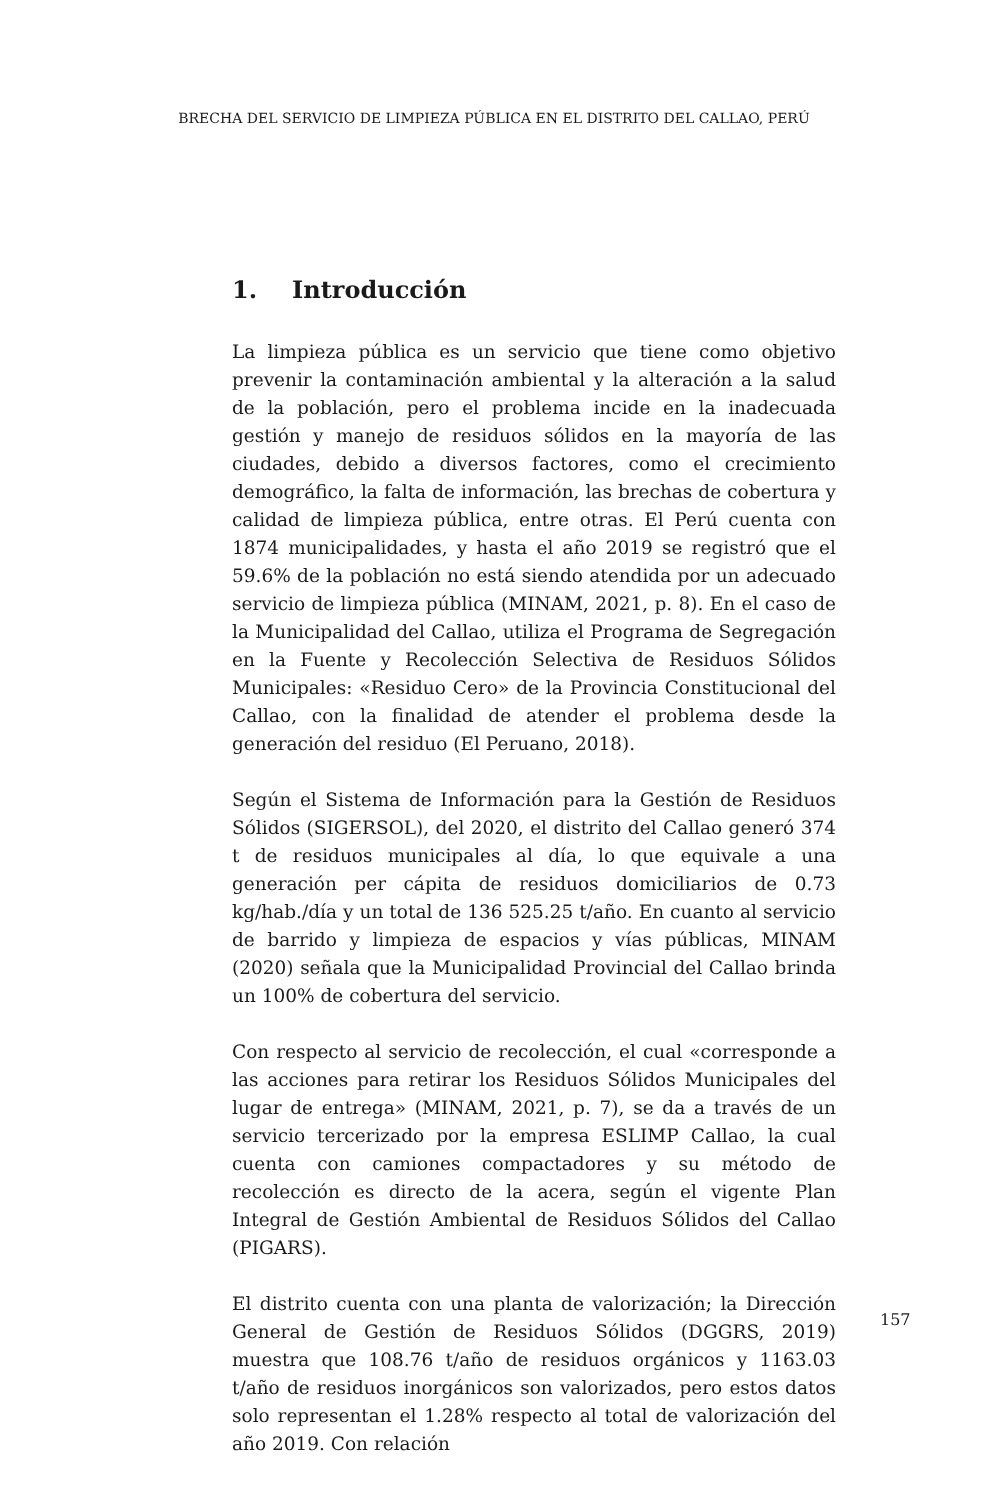BRECHA DEL SERVICIO DE LIMPIEZA PÚBLICA EN EL DISTRITO DEL CALLAO, PERÚ
1. Introducción
La limpieza pública es un servicio que tiene como objetivo prevenir la contaminación ambiental y la alteración a la salud de la población, pero el problema incide en la inadecuada gestión y manejo de residuos sólidos en la mayoría de las ciudades, debido a diversos factores, como el crecimiento demográfico, la falta de información, las brechas de cobertura y calidad de limpieza pública, entre otras. El Perú cuenta con 1874 municipalidades, y hasta el año 2019 se registró que el 59.6% de la población no está siendo atendida por un adecuado servicio de limpieza pública (MINAM, 2021, p. 8). En el caso de la Municipalidad del Callao, utiliza el Programa de Segregación en la Fuente y Recolección Selectiva de Residuos Sólidos Municipales: «Residuo Cero» de la Provincia Constitucional del Callao, con la finalidad de atender el problema desde la generación del residuo (El Peruano, 2018).
Según el Sistema de Información para la Gestión de Residuos Sólidos (SIGERSOL), del 2020, el distrito del Callao generó 374 t de residuos municipales al día, lo que equivale a una generación per cápita de residuos domiciliarios de 0.73 kg/hab./día y un total de 136 525.25 t/año. En cuanto al servicio de barrido y limpieza de espacios y vías públicas, MINAM (2020) señala que la Municipalidad Provincial del Callao brinda un 100% de cobertura del servicio.
Con respecto al servicio de recolección, el cual «corresponde a las acciones para retirar los Residuos Sólidos Municipales del lugar de entrega» (MINAM, 2021, p. 7), se da a través de un servicio tercerizado por la empresa ESLIMP Callao, la cual cuenta con camiones compactadores y su método de recolección es directo de la acera, según el vigente Plan Integral de Gestión Ambiental de Residuos Sólidos del Callao (PIGARS).
El distrito cuenta con una planta de valorización; la Dirección General de Gestión de Residuos Sólidos (DGGRS, 2019) muestra que 108.76 t/año de residuos orgánicos y 1163.03 t/año de residuos inorgánicos son valorizados, pero estos datos solo representan el 1.28% respecto al total de valorización del año 2019. Con relación
157